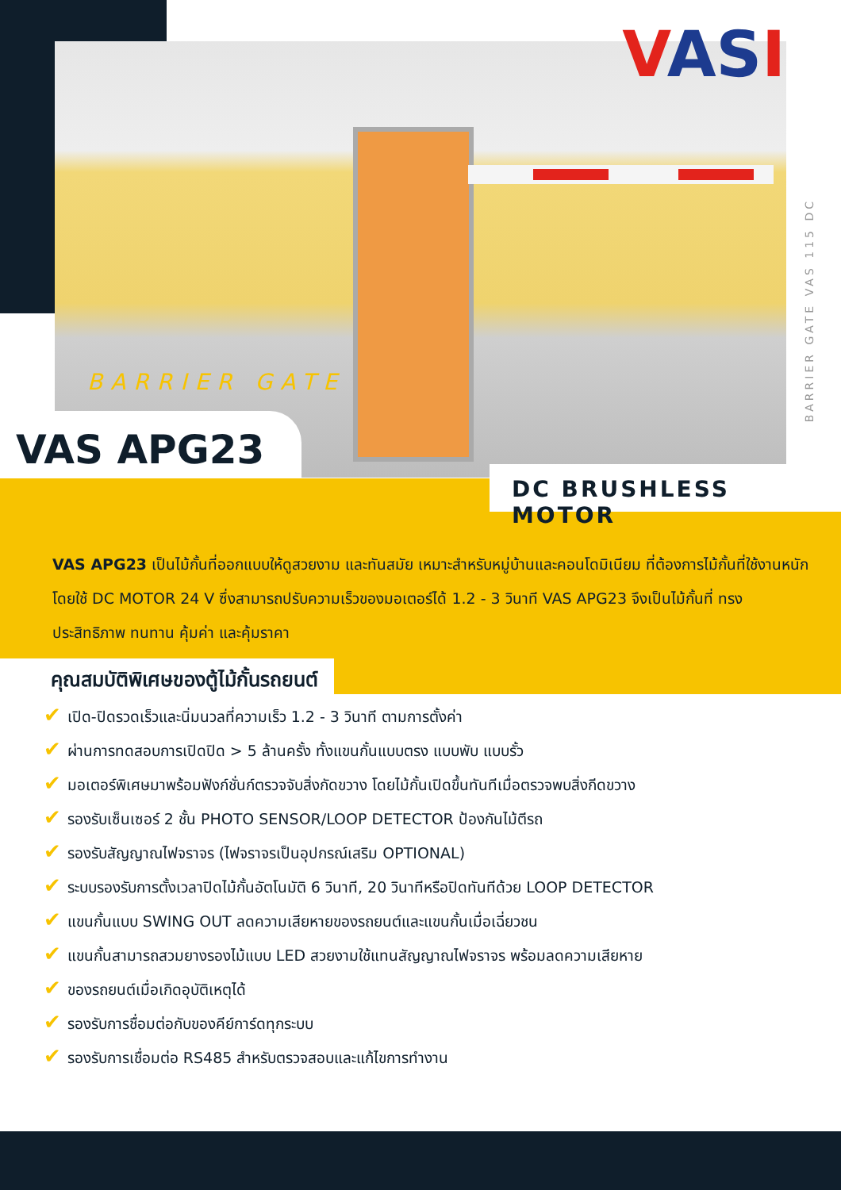VASI
BARRIER GATE VAS 115 DC
BARRIER GATE
VAS APG23
DC BRUSHLESS MOTOR
VAS APG23 เป็นไม้กั้นที่ออกแบบให้ดูสวยงาม และทันสมัย เหมาะสำหรับหมู่บ้านและคอนโดมิเนียม ที่ต้องการไม้กั้นที่ใช้งานหนัก โดยใช้ DC MOTOR 24 V ซึ่งสามารถปรับความเร็วของมอเตอร์ได้ 1.2 - 3 วินาที VAS APG23 จึงเป็นไม้กั้นที่ ทรงประสิทธิภาพ ทนทาน คุ้มค่า และคุ้มราคา
คุณสมบัติพิเศษของตู้ไม้กั้นรถยนต์
✔ เปิด-ปิดรวดเร็วและนิ่มนวลที่ความเร็ว 1.2 - 3 วินาที ตามการตั้งค่า
✔ ผ่านการทดสอบการเปิดปิด > 5 ล้านครั้ง ทั้งแขนกั้นแบบตรง แบบพับ แบบรั้ว
✔ มอเตอร์พิเศษมาพร้อมฟังก์ชั่นก์ตรวจจับสิ่งกัดขวาง โดยไม้กั้นเปิดขึ้นทันทีเมื่อตรวจพบสิ่งกีดขวาง
✔ รองรับเซ็นเซอร์ 2 ชั้น PHOTO SENSOR/LOOP DETECTOR ป้องกันไม้ตีรถ
✔ รองรับสัญญาณไฟจราจร (ไฟจราจรเป็นอุปกรณ์เสริม OPTIONAL)
✔ ระบบรองรับการตั้งเวลาปิดไม้กั้นอัตโนมัติ 6 วินาที, 20 วินาทีหรือปิดทันทีด้วย LOOP DETECTOR
✔ แขนกั้นแบบ SWING OUT ลดความเสียหายของรถยนต์และแขนกั้นเมื่อเฉี่ยวชน
✔ แขนกั้นสามารถสวมยางรองไม้แบบ LED สวยงามใช้แทนสัญญาณไฟจราจร พร้อมลดความเสียหาย
✔ ของรถยนต์เมื่อเกิดอุบัติเหตุได้
✔ รองรับการชื่อมต่อกับของคีย์การ์ดทุกระบบ
✔ รองรับการเชื่อมต่อ RS485 สำหรับตรวจสอบและแก้ไขการทำงาน